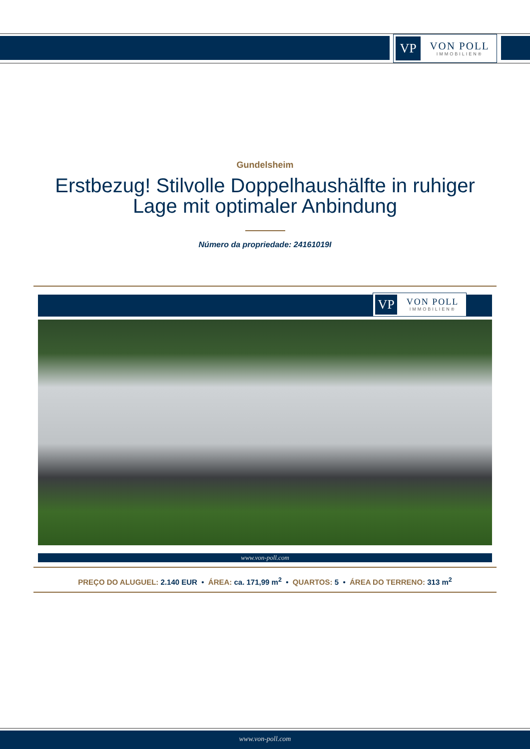VP
VON POLL
IMMOBILIEN®
Gundelsheim
Erstbezug! Stilvolle Doppelhaushälfte in ruhiger Lage mit optimaler Anbindung
Número da propriedade: 24161019I
VP
VON POLL
IMMOBILIEN®
www.von-poll.com
PREÇO DO ALUGUEL: 2.140 EUR • ÁREA: ca. 171,99 m<sup>2</sup> • QUARTOS: 5 • ÁREA DO TERRENO: 313 m<sup>2</sup>
www.von-poll.com